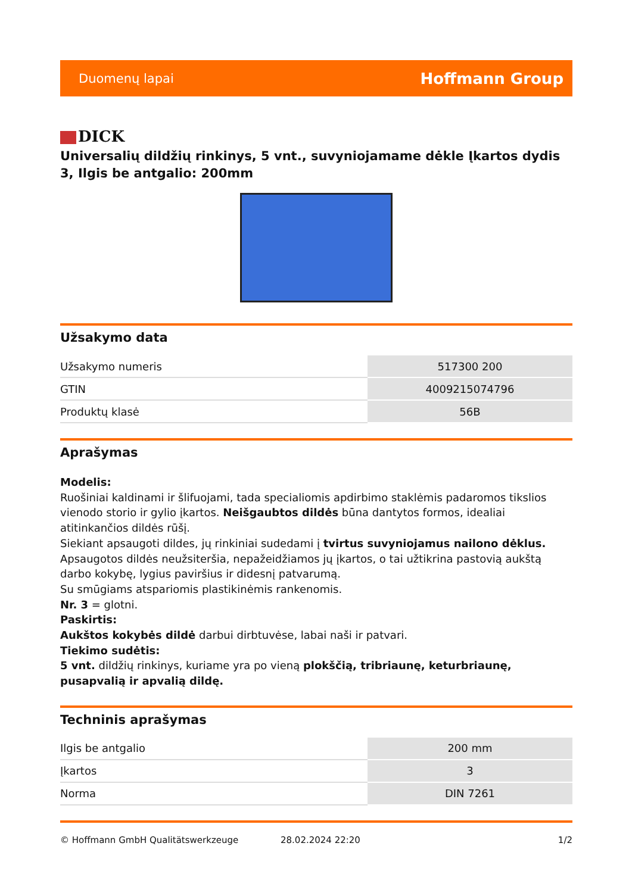Duomenų lapai
Hoffmann Group
DICK
Universalių dildžių rinkinys, 5 vnt., suvyniojamame dėkle Įkartos dydis 3, Ilgis be antgalio: 200mm
Užsakymo data
| Užsakymo numeris | 517300 200 |
| GTIN | 4009215074796 |
| Produktų klasė | 56B |
Aprašymas
Modelis:
Ruošiniai kaldinami ir šlifuojami, tada specialiomis apdirbimo staklėmis padaromos tikslios vienodo storio ir gylio įkartos. Neišgaubtos dildės būna dantytos formos, idealiai atitinkančios dildės rūšį.
Siekiant apsaugoti dildes, jų rinkiniai sudedami į tvirtus suvyniojamus nailono dėklus.
Apsaugotos dildės neužsiteršia, nepažeidžiamos jų įkartos, o tai užtikrina pastovią aukštą darbo kokybę, lygius paviršius ir didesnį patvarumą.
Su smūgiams atspariomis plastikinėmis rankenomis.
Nr. 3 = glotni.
Paskirtis:
Aukštos kokybės dildė darbui dirbtuvėse, labai naši ir patvari.
Tiekimo sudėtis:
5 vnt. dildžių rinkinys, kuriame yra po vieną plokščią, tribriaunę, keturbriaunę, pusapvalią ir apvalią dildę.
Techninis aprašymas
| Ilgis be antgalio | 200 mm |
| Įkartos | 3 |
| Norma | DIN 7261 |
© Hoffmann GmbH Qualitätswerkzeuge 28.02.2024 22:20 1/2